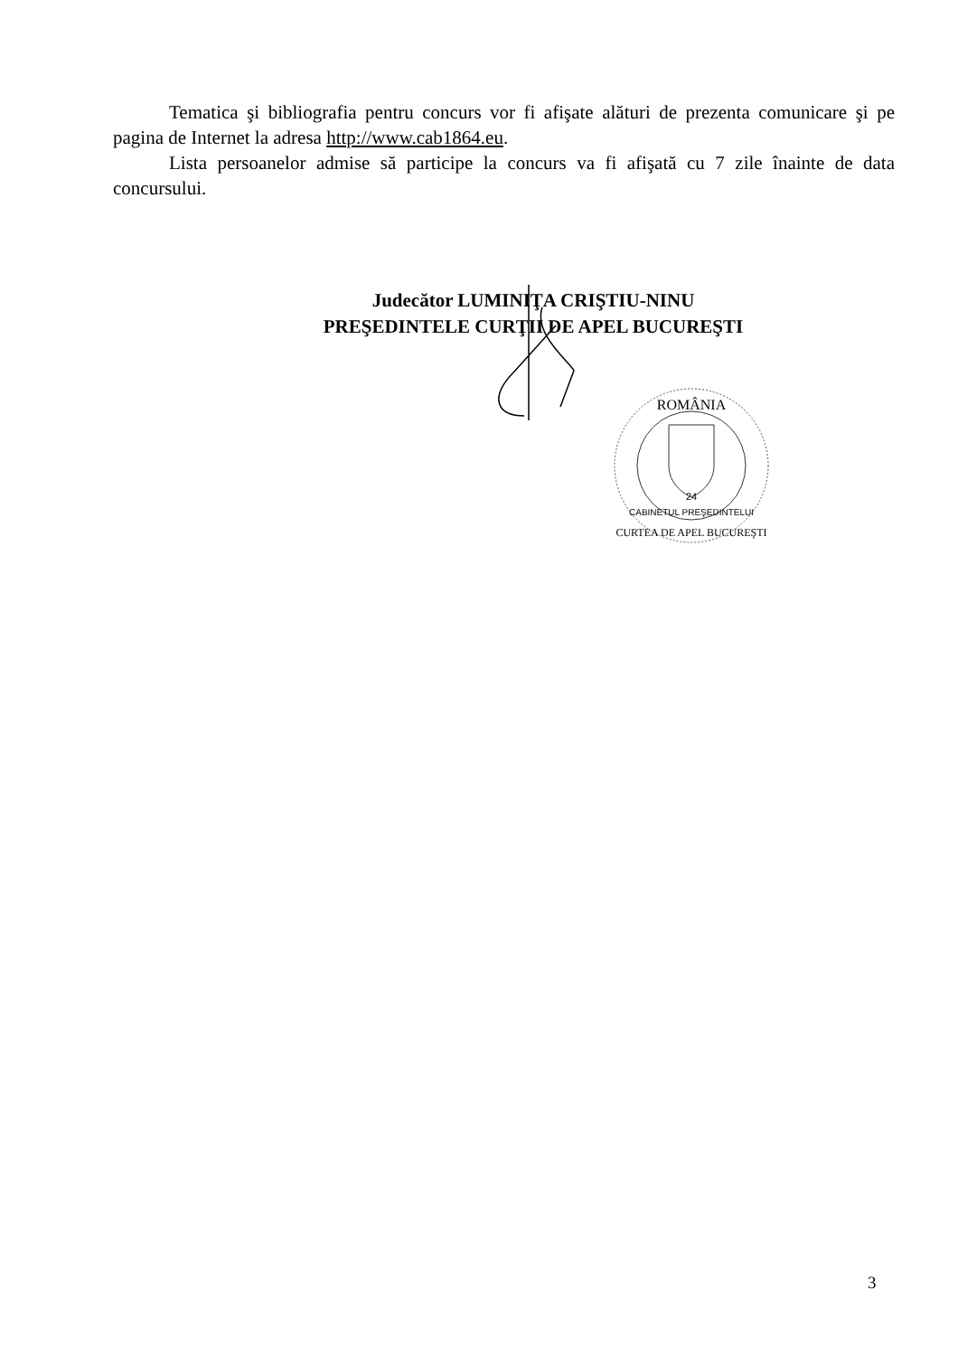Tematica şi bibliografia pentru concurs vor fi afişate alături de prezenta comunicare şi pe pagina de Internet la adresa http://www.cab1864.eu.
Lista persoanelor admise să participe la concurs va fi afişată cu 7 zile înainte de data concursului.
Judecător LUMINIŢA CRIŞTIU-NINU
PREŞEDINTELE CURŢII DE APEL BUCUREŞTI
ROMÂNIA
24
CABINETUL PREŞEDINTELUI
CURTEA DE APEL BUCUREŞTI
3